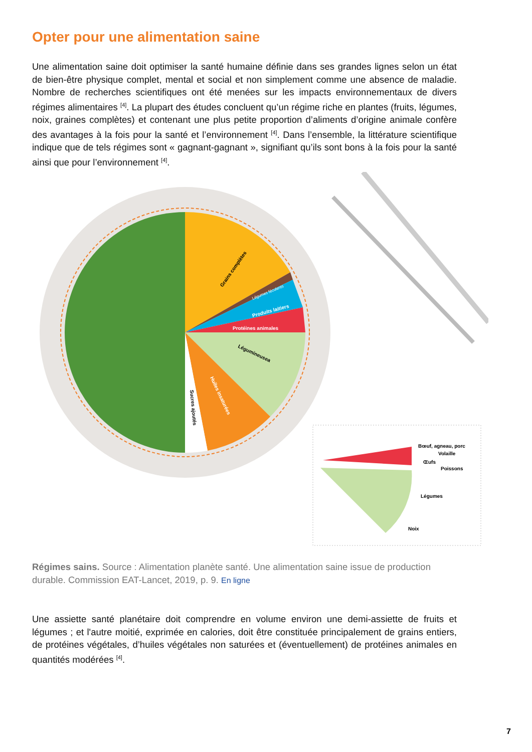Opter pour une alimentation saine
Une alimentation saine doit optimiser la santé humaine définie dans ses grandes lignes selon un état de bien-être physique complet, mental et social et non simplement comme une absence de maladie. Nombre de recherches scientifiques ont été menées sur les impacts environnementaux de divers régimes alimentaires <sup>[4]</sup>. La plupart des études concluent qu’un régime riche en plantes (fruits, légumes, noix, graines complètes) et contenant une plus petite proportion d’aliments d’origine animale confère des avantages à la fois pour la santé et l’environnement <sup>[4]</sup>. Dans l’ensemble, la littérature scientifique indique que de tels régimes sont « gagnant-gagnant », signifiant qu’ils sont bons à la fois pour la santé ainsi que pour l’environnement <sup>[4]</sup>.
Grains complètes
Produits laitiers
Protéines animales
Légumineusea
Huiles insaturées
Sucres ajoutés
Légumes féculents
Bœuf, agneau, porc
Volaille
Œufs
Poissons
Légumes
Noix
Régimes sains. Source : Alimentation planète santé. Une alimentation saine issue de production durable. Commission EAT-Lancet, 2019, p. 9. En ligne
Une assiette santé planétaire doit comprendre en volume environ une demi-assiette de fruits et légumes ; et l'autre moitié, exprimée en calories, doit être constituée principalement de grains entiers, de protéines végétales, d’huiles végétales non saturées et (éventuellement) de protéines animales en quantités modérées <sup>[4]</sup>.
7